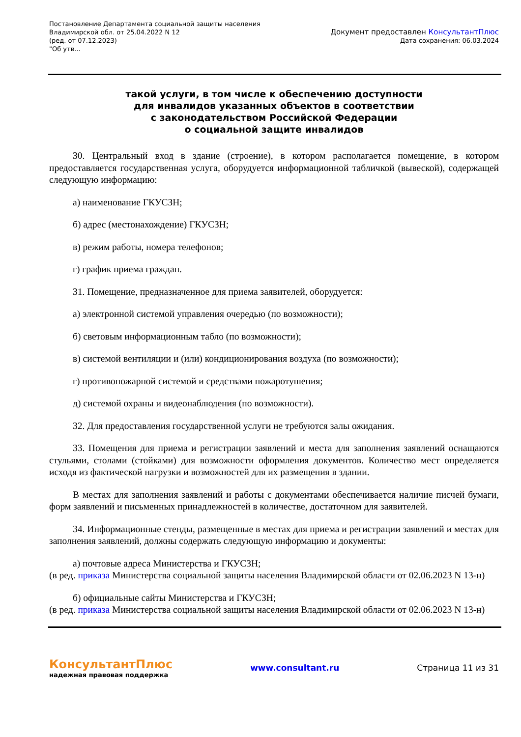Постановление Департамента социальной защиты населения
Владимирской обл. от 25.04.2022 N 12
(ред. от 07.12.2023)
"Об утв...
Документ предоставлен КонсультантПлюс
Дата сохранения: 06.03.2024
такой услуги, в том числе к обеспечению доступности
для инвалидов указанных объектов в соответствии
с законодательством Российской Федерации
о социальной защите инвалидов
30. Центральный вход в здание (строение), в котором располагается помещение, в котором предоставляется государственная услуга, оборудуется информационной табличкой (вывеской), содержащей следующую информацию:
а) наименование ГКУСЗН;
б) адрес (местонахождение) ГКУСЗН;
в) режим работы, номера телефонов;
г) график приема граждан.
31. Помещение, предназначенное для приема заявителей, оборудуется:
а) электронной системой управления очередью (по возможности);
б) световым информационным табло (по возможности);
в) системой вентиляции и (или) кондиционирования воздуха (по возможности);
г) противопожарной системой и средствами пожаротушения;
д) системой охраны и видеонаблюдения (по возможности).
32. Для предоставления государственной услуги не требуются залы ожидания.
33. Помещения для приема и регистрации заявлений и места для заполнения заявлений оснащаются стульями, столами (стойками) для возможности оформления документов. Количество мест определяется исходя из фактической нагрузки и возможностей для их размещения в здании.
В местах для заполнения заявлений и работы с документами обеспечивается наличие писчей бумаги, форм заявлений и письменных принадлежностей в количестве, достаточном для заявителей.
34. Информационные стенды, размещенные в местах для приема и регистрации заявлений и местах для заполнения заявлений, должны содержать следующую информацию и документы:
а) почтовые адреса Министерства и ГКУСЗН;
(в ред. приказа Министерства социальной защиты населения Владимирской области от 02.06.2023 N 13-н)
б) официальные сайты Министерства и ГКУСЗН;
(в ред. приказа Министерства социальной защиты населения Владимирской области от 02.06.2023 N 13-н)
КонсультантПлюс
надежная правовая поддержка
www.consultant.ru Страница 11 из 31